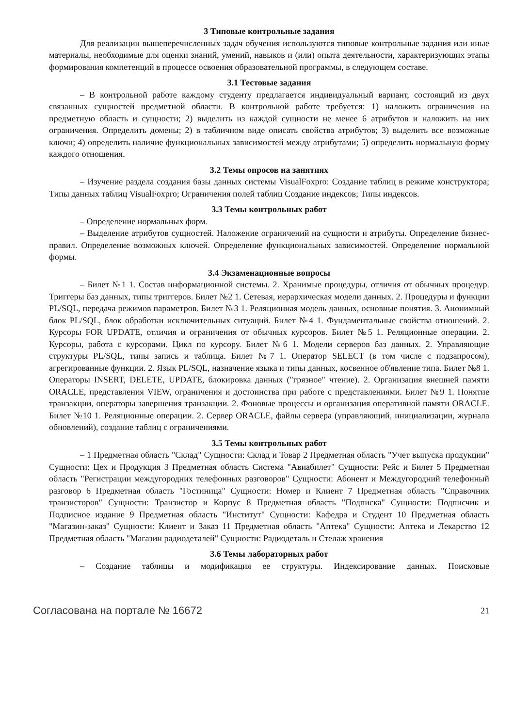3 Типовые контрольные задания
Для реализации вышеперечисленных задач обучения используются типовые контрольные задания или иные материалы, необходимые для оценки знаний, умений, навыков и (или) опыта деятельности, характеризующих этапы формирования компетенций в процессе освоения образовательной программы, в следующем составе.
3.1 Тестовые задания
– В контрольной работе каждому студенту предлагается индивидуальный вариант, состоящий из двух связанных сущностей предметной области. В контрольной работе требуется: 1) наложить ограничения на предметную область и сущности; 2) выделить из каждой сущности не менее 6 атрибутов и наложить на них ограничения. Определить домены; 2) в табличном виде описать свойства атрибутов; 3) выделить все возможные ключи; 4) определить наличие функциональных зависимостей между атрибутами; 5) определить нормальную форму каждого отношения.
3.2 Темы опросов на занятиях
– Изучение раздела создания базы данных системы VisualFoxpro: Создание таблиц в режиме конструктора; Типы данных таблиц VisualFoxpro; Ограничения полей таблиц Создание индексов; Типы индексов.
3.3 Темы контрольных работ
– Определение нормальных форм.
– Выделение атрибутов сущностей. Наложение ограничений на сущности и атрибуты. Определение бизнес-правил. Определение возможных ключей. Определение функциональных зависимостей. Определение нормальной формы.
3.4 Экзаменационные вопросы
– Билет №1 1. Состав информационной системы. 2. Хранимые процедуры, отличия от обычных процедур. Триггеры баз данных, типы триггеров. Билет №2 1. Сетевая, иерархическая модели данных. 2. Процедуры и функции PL/SQL, передача режимов параметров. Билет №3 1. Реляционная модель данных, основные понятия. 3. Анонимный блок PL/SQL, блок обработки исключительных ситуаций. Билет №4 1. Фундаментальные свойства отношений. 2. Курсоры FOR UPDATE, отличия и ограничения от обычных курсоров. Билет №5 1. Реляционные операции. 2. Курсоры, работа с курсорами. Цикл по курсору. Билет №6 1. Модели серверов баз данных. 2. Управляющие структуры PL/SQL, типы запись и таблица. Билет №7 1. Оператор SELECT (в том числе с подзапросом), агрегированные функции. 2. Язык PL/SQL, назначение языка и типы данных, косвенное об'явление типа. Билет №8 1. Операторы INSERT, DELETE, UPDATE, блокировка данных ("грязное" чтение). 2. Организация внешней памяти ORACLE, представления VIEW, ограничения и достоинства при работе с представлениями. Билет №9 1. Понятие транзакции, операторы завершения транзакции. 2. Фоновые процессы и организация оперативной памяти ORACLE. Билет №10 1. Реляционные операции. 2. Сервер ORACLE, файлы сервера (управляющий, инициализации, журнала обновлений), создание таблиц с ограничениями.
3.5 Темы контрольных работ
– 1 Предметная область "Склад" Сущности: Склад и Товар 2 Предметная область "Учет выпуска продукции" Сущности: Цех и Продукция 3 Предметная область Система "Авиабилет" Сущности: Рейс и Билет 5 Предметная область "Регистрации междугородних телефонных разговоров" Сущности: Абонент и Междугородний телефонный разговор 6 Предметная область "Гостиница" Сущности: Номер и Клиент 7 Предметная область "Справочник транзисторов" Сущности: Транзистор и Корпус 8 Предметная область "Подписка" Сущности: Подписчик и Подписное издание 9 Предметная область "Институт" Сущности: Кафедра и Студент 10 Предметная область "Магазин-заказ" Сущности: Клиент и Заказ 11 Предметная область "Аптека" Сущности: Аптека и Лекарство 12 Предметная область "Магазин радиодеталей" Сущности: Радиодеталь и Стелаж хранения
3.6 Темы лабораторных работ
– Создание таблицы и модификация ее структуры. Индексирование данных. Поисковые
Согласована на портале № 16672 21